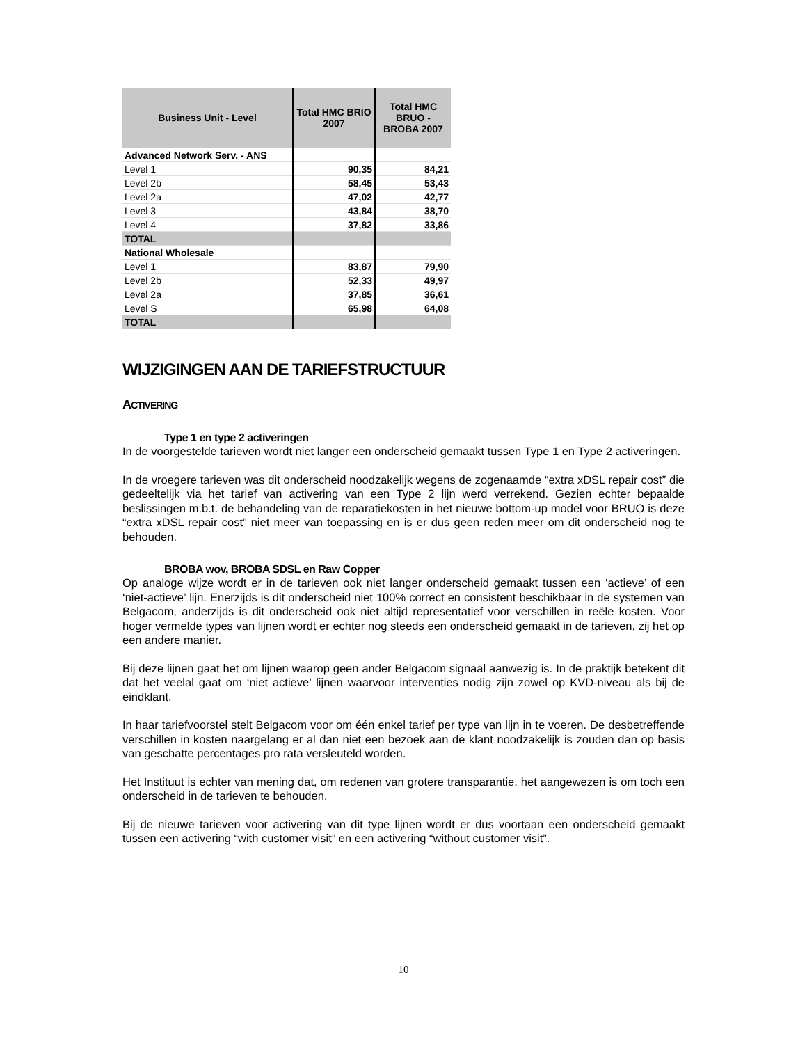| Business Unit - Level | Total HMC BRIO 2007 | Total HMC BRUO - BROBA 2007 |
| --- | --- | --- |
| Advanced Network Serv. - ANS | | |
| Level 1 | 90,35 | 84,21 |
| Level 2b | 58,45 | 53,43 |
| Level 2a | 47,02 | 42,77 |
| Level 3 | 43,84 | 38,70 |
| Level 4 | 37,82 | 33,86 |
| TOTAL | | |
| National Wholesale | | |
| Level 1 | 83,87 | 79,90 |
| Level 2b | 52,33 | 49,97 |
| Level 2a | 37,85 | 36,61 |
| Level S | 65,98 | 64,08 |
| TOTAL | | |
WIJZIGINGEN AAN DE TARIEFSTRUCTUUR
ACTIVERING
Type 1 en type 2 activeringen
In de voorgestelde tarieven wordt niet langer een onderscheid gemaakt tussen Type 1 en Type 2 activeringen.
In de vroegere tarieven was dit onderscheid noodzakelijk wegens de zogenaamde “extra xDSL repair cost” die gedeeltelijk via het tarief van activering van een Type 2 lijn werd verrekend. Gezien echter bepaalde beslissingen m.b.t. de behandeling van de reparatiekosten in het nieuwe bottom-up model voor BRUO is deze “extra xDSL repair cost” niet meer van toepassing en is er dus geen reden meer om dit onderscheid nog te behouden.
BROBA wov, BROBA SDSL en Raw Copper
Op analoge wijze wordt er in de tarieven ook niet langer onderscheid gemaakt tussen een ‘actieve’ of een ‘niet-actieve’ lijn. Enerzijds is dit onderscheid niet 100% correct en consistent beschikbaar in de systemen van Belgacom, anderzijds is dit onderscheid ook niet altijd representatief voor verschillen in reële kosten. Voor hoger vermelde types van lijnen wordt er echter nog steeds een onderscheid gemaakt in de tarieven, zij het op een andere manier.
Bij deze lijnen gaat het om lijnen waarop geen ander Belgacom signaal aanwezig is. In de praktijk betekent dit dat het veelal gaat om ‘niet actieve’ lijnen waarvoor interventies nodig zijn zowel op KVD-niveau als bij de eindklant.
In haar tariefvoorstel stelt Belgacom voor om één enkel tarief per type van lijn in te voeren. De desbetreffende verschillen in kosten naargelang er al dan niet een bezoek aan de klant noodzakelijk is zouden dan op basis van geschatte percentages pro rata versleuteld worden.
Het Instituut is echter van mening dat, om redenen van grotere transparantie, het aangewezen is om toch een onderscheid in de tarieven te behouden.
Bij de nieuwe tarieven voor activering van dit type lijnen wordt er dus voortaan een onderscheid gemaakt tussen een activering “with customer visit” en een activering “without customer visit”.
10